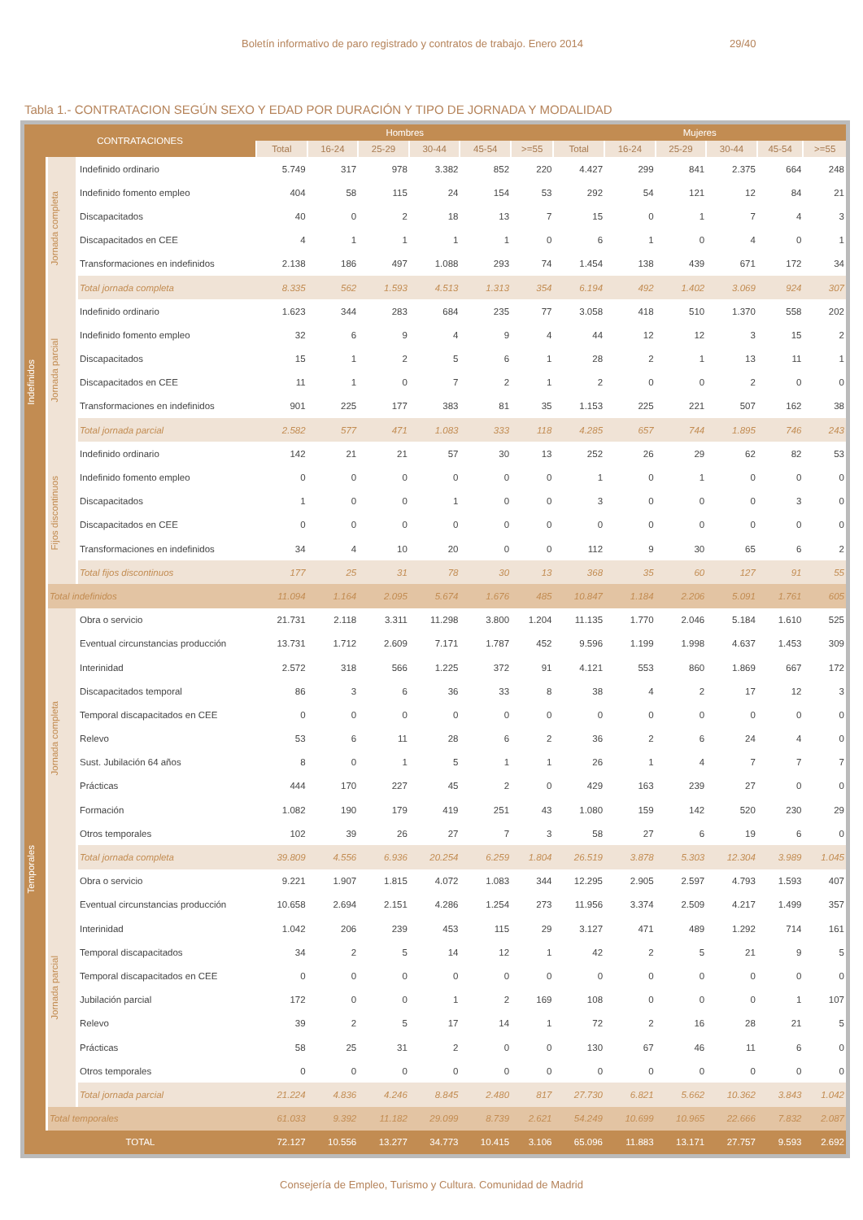Boletín informativo de paro registrado y contratos de trabajo. Enero 2014 29/40
Tabla 1.- CONTRATACION SEGÚN SEXO Y EDAD POR DURACIÓN Y TIPO DE JORNADA Y MODALIDAD
| CONTRATACIONES | | | Hombres | | | | | | Mujeres | | | | | |
| --- | --- | --- | --- | --- | --- | --- | --- | --- | --- | --- | --- | --- | --- | --- |
| | | | Total | 16-24 | 25-29 | 30-44 | 45-54 | >=55 | Total | 16-24 | 25-29 | 30-44 | 45-54 | >=55 |
| Indefinidos | Jornada completa | Indefinido ordinario | 5.749 | 317 | 978 | 3.382 | 852 | 220 | 4.427 | 299 | 841 | 2.375 | 664 | 248 |
| | | Indefinido fomento empleo | 404 | 58 | 115 | 24 | 154 | 53 | 292 | 54 | 121 | 12 | 84 | 21 |
| | | Discapacitados | 40 | 0 | 2 | 18 | 13 | 7 | 15 | 0 | 1 | 7 | 4 | 3 |
| | | Discapacitados en CEE | 4 | 1 | 1 | 1 | 1 | 0 | 6 | 1 | 0 | 4 | 0 | 1 |
| | | Transformaciones en indefinidos | 2.138 | 186 | 497 | 1.088 | 293 | 74 | 1.454 | 138 | 439 | 671 | 172 | 34 |
| | | Total jornada completa | 8.335 | 562 | 1.593 | 4.513 | 1.313 | 354 | 6.194 | 492 | 1.402 | 3.069 | 924 | 307 |
| | Jornada parcial | Indefinido ordinario | 1.623 | 344 | 283 | 684 | 235 | 77 | 3.058 | 418 | 510 | 1.370 | 558 | 202 |
| | | Indefinido fomento empleo | 32 | 6 | 9 | 4 | 9 | 4 | 44 | 12 | 12 | 3 | 15 | 2 |
| | | Discapacitados | 15 | 1 | 2 | 5 | 6 | 1 | 28 | 2 | 1 | 13 | 11 | 1 |
| | | Discapacitados en CEE | 11 | 1 | 0 | 7 | 2 | 1 | 2 | 0 | 0 | 2 | 0 | 0 |
| | | Transformaciones en indefinidos | 901 | 225 | 177 | 383 | 81 | 35 | 1.153 | 225 | 221 | 507 | 162 | 38 |
| | | Total jornada parcial | 2.582 | 577 | 471 | 1.083 | 333 | 118 | 4.285 | 657 | 744 | 1.895 | 746 | 243 |
| | Fijos discontinuos | Indefinido ordinario | 142 | 21 | 21 | 57 | 30 | 13 | 252 | 26 | 29 | 62 | 82 | 53 |
| | | Indefinido fomento empleo | 0 | 0 | 0 | 0 | 0 | 0 | 1 | 0 | 1 | 0 | 0 | 0 |
| | | Discapacitados | 1 | 0 | 0 | 1 | 0 | 0 | 3 | 0 | 0 | 0 | 3 | 0 |
| | | Discapacitados en CEE | 0 | 0 | 0 | 0 | 0 | 0 | 0 | 0 | 0 | 0 | 0 | 0 |
| | | Transformaciones en indefinidos | 34 | 4 | 10 | 20 | 0 | 0 | 112 | 9 | 30 | 65 | 6 | 2 |
| | | Total fijos discontinuos | 177 | 25 | 31 | 78 | 30 | 13 | 368 | 35 | 60 | 127 | 91 | 55 |
| | Total indefinidos | | 11.094 | 1.164 | 2.095 | 5.674 | 1.676 | 485 | 10.847 | 1.184 | 2.206 | 5.091 | 1.761 | 605 |
| Temporales | Jornada completa | Obra o servicio | 21.731 | 2.118 | 3.311 | 11.298 | 3.800 | 1.204 | 11.135 | 1.770 | 2.046 | 5.184 | 1.610 | 525 |
| | | Eventual circunstancias producción | 13.731 | 1.712 | 2.609 | 7.171 | 1.787 | 452 | 9.596 | 1.199 | 1.998 | 4.637 | 1.453 | 309 |
| | | Interinidad | 2.572 | 318 | 566 | 1.225 | 372 | 91 | 4.121 | 553 | 860 | 1.869 | 667 | 172 |
| | | Discapacitados temporal | 86 | 3 | 6 | 36 | 33 | 8 | 38 | 4 | 2 | 17 | 12 | 3 |
| | | Temporal discapacitados en CEE | 0 | 0 | 0 | 0 | 0 | 0 | 0 | 0 | 0 | 0 | 0 | 0 |
| | | Relevo | 53 | 6 | 11 | 28 | 6 | 2 | 36 | 2 | 6 | 24 | 4 | 0 |
| | | Sust. Jubilación 64 años | 8 | 0 | 1 | 5 | 1 | 1 | 26 | 1 | 4 | 7 | 7 | 7 |
| | | Prácticas | 444 | 170 | 227 | 45 | 2 | 0 | 429 | 163 | 239 | 27 | 0 | 0 |
| | | Formación | 1.082 | 190 | 179 | 419 | 251 | 43 | 1.080 | 159 | 142 | 520 | 230 | 29 |
| | | Otros temporales | 102 | 39 | 26 | 27 | 7 | 3 | 58 | 27 | 6 | 19 | 6 | 0 |
| | | Total jornada completa | 39.809 | 4.556 | 6.936 | 20.254 | 6.259 | 1.804 | 26.519 | 3.878 | 5.303 | 12.304 | 3.989 | 1.045 |
| | Jornada parcial | Obra o servicio | 9.221 | 1.907 | 1.815 | 4.072 | 1.083 | 344 | 12.295 | 2.905 | 2.597 | 4.793 | 1.593 | 407 |
| | | Eventual circunstancias producción | 10.658 | 2.694 | 2.151 | 4.286 | 1.254 | 273 | 11.956 | 3.374 | 2.509 | 4.217 | 1.499 | 357 |
| | | Interinidad | 1.042 | 206 | 239 | 453 | 115 | 29 | 3.127 | 471 | 489 | 1.292 | 714 | 161 |
| | | Temporal discapacitados | 34 | 2 | 5 | 14 | 12 | 1 | 42 | 2 | 5 | 21 | 9 | 5 |
| | | Temporal discapacitados en CEE | 0 | 0 | 0 | 0 | 0 | 0 | 0 | 0 | 0 | 0 | 0 | 0 |
| | | Jubilación parcial | 172 | 0 | 0 | 1 | 2 | 169 | 108 | 0 | 0 | 0 | 1 | 107 |
| | | Relevo | 39 | 2 | 5 | 17 | 14 | 1 | 72 | 2 | 16 | 28 | 21 | 5 |
| | | Prácticas | 58 | 25 | 31 | 2 | 0 | 0 | 130 | 67 | 46 | 11 | 6 | 0 |
| | | Otros temporales | 0 | 0 | 0 | 0 | 0 | 0 | 0 | 0 | 0 | 0 | 0 | 0 |
| | | Total jornada parcial | 21.224 | 4.836 | 4.246 | 8.845 | 2.480 | 817 | 27.730 | 6.821 | 5.662 | 10.362 | 3.843 | 1.042 |
| | Total temporales | | 61.033 | 9.392 | 11.182 | 29.099 | 8.739 | 2.621 | 54.249 | 10.699 | 10.965 | 22.666 | 7.832 | 2.087 |
| TOTAL | | | 72.127 | 10.556 | 13.277 | 34.773 | 10.415 | 3.106 | 65.096 | 11.883 | 13.171 | 27.757 | 9.593 | 2.692 |
Consejería de Empleo, Turismo y Cultura. Comunidad de Madrid